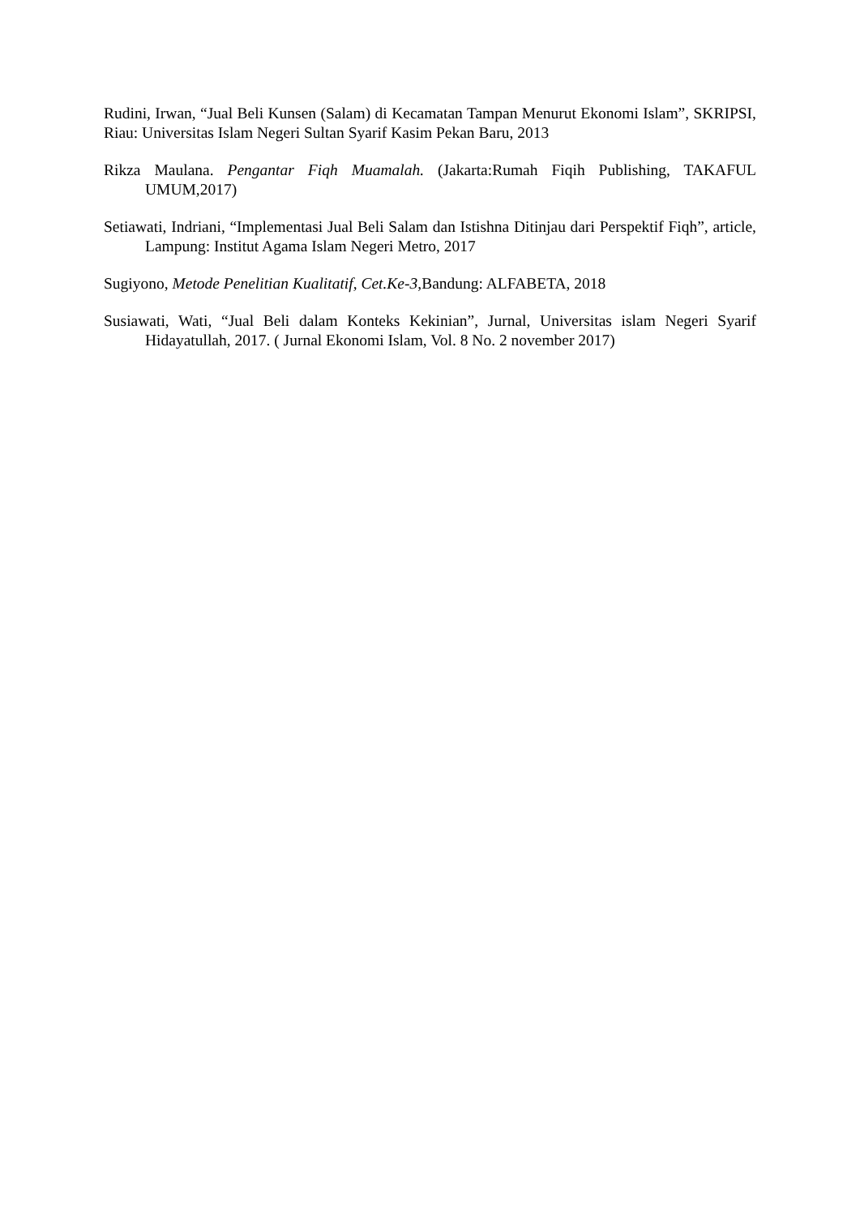Rudini, Irwan, “Jual Beli Kunsen (Salam) di Kecamatan Tampan Menurut Ekonomi Islam”, SKRIPSI, Riau: Universitas Islam Negeri Sultan Syarif Kasim Pekan Baru, 2013
Rikza Maulana. Pengantar Fiqh Muamalah. (Jakarta:Rumah Fiqih Publishing, TAKAFUL UMUM,2017)
Setiawati, Indriani, “Implementasi Jual Beli Salam dan Istishna Ditinjau dari Perspektif Fiqh”, article, Lampung: Institut Agama Islam Negeri Metro, 2017
Sugiyono, Metode Penelitian Kualitatif, Cet.Ke-3,Bandung: ALFABETA, 2018
Susiawati, Wati, “Jual Beli dalam Konteks Kekinian”, Jurnal, Universitas islam Negeri Syarif Hidayatullah, 2017. ( Jurnal Ekonomi Islam, Vol. 8 No. 2 november 2017)